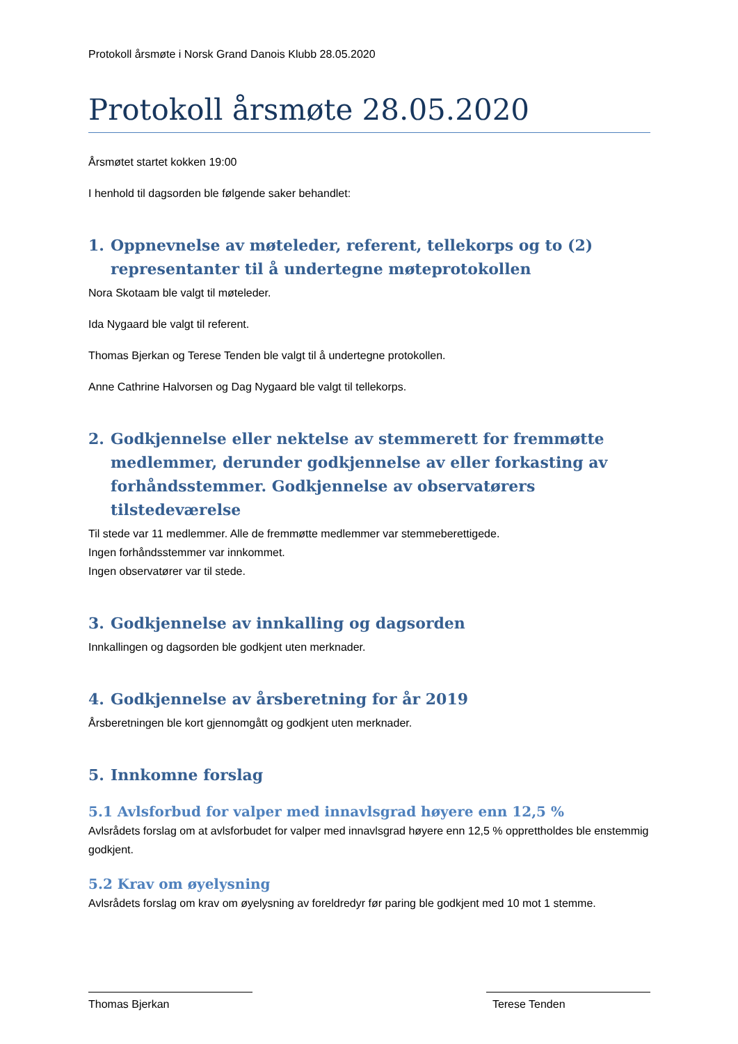Protokoll årsmøte i Norsk Grand Danois Klubb 28.05.2020
Protokoll årsmøte 28.05.2020
Årsmøtet startet kokken 19:00
I henhold til dagsorden ble følgende saker behandlet:
1. Oppnevnelse av møteleder, referent, tellekorps og to (2) representanter til å undertegne møteprotokollen
Nora Skotaam ble valgt til møteleder.
Ida Nygaard ble valgt til referent.
Thomas Bjerkan og Terese Tenden ble valgt til å undertegne protokollen.
Anne Cathrine Halvorsen og Dag Nygaard ble valgt til tellekorps.
2. Godkjennelse eller nektelse av stemmerett for fremmøtte medlemmer, derunder godkjennelse av eller forkasting av forhåndsstemmer. Godkjennelse av observatørers tilstedeværelse
Til stede var 11 medlemmer. Alle de fremmøtte medlemmer var stemmeberettigede.
Ingen forhåndsstemmer var innkommet.
Ingen observatører var til stede.
3. Godkjennelse av innkalling og dagsorden
Innkallingen og dagsorden ble godkjent uten merknader.
4. Godkjennelse av årsberetning for år 2019
Årsberetningen ble kort gjennomgått og godkjent uten merknader.
5. Innkomne forslag
5.1 Avlsforbud for valper med innavlsgrad høyere enn 12,5 %
Avlsrådets forslag om at avlsforbudet for valper med innavlsgrad høyere enn 12,5 % opprettholdes ble enstemmig godkjent.
5.2 Krav om øyelysning
Avlsrådets forslag om krav om øyelysning av foreldredyr før paring ble godkjent med 10 mot 1 stemme.
Thomas Bjerkan Terese Tenden